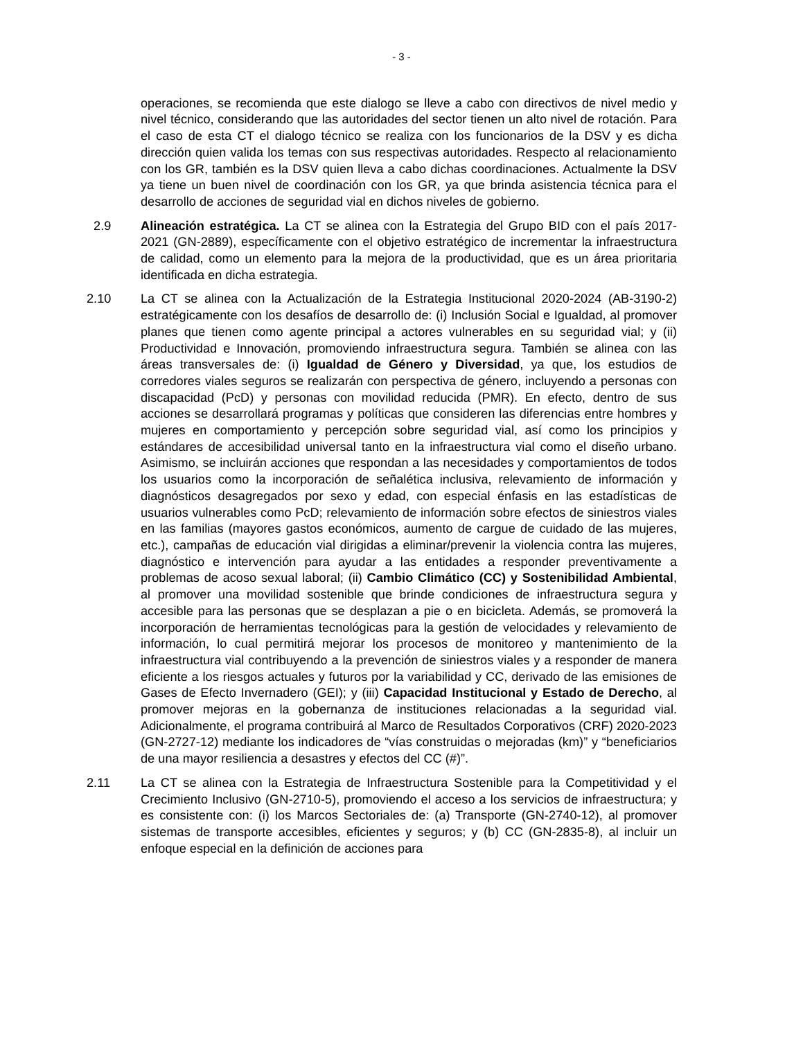- 3 -
operaciones, se recomienda que este dialogo se lleve a cabo con directivos de nivel medio y nivel técnico, considerando que las autoridades del sector tienen un alto nivel de rotación. Para el caso de esta CT el dialogo técnico se realiza con los funcionarios de la DSV y es dicha dirección quien valida los temas con sus respectivas autoridades. Respecto al relacionamiento con los GR, también es la DSV quien lleva a cabo dichas coordinaciones. Actualmente la DSV ya tiene un buen nivel de coordinación con los GR, ya que brinda asistencia técnica para el desarrollo de acciones de seguridad vial en dichos niveles de gobierno.
2.9 Alineación estratégica. La CT se alinea con la Estrategia del Grupo BID con el país 2017-2021 (GN-2889), específicamente con el objetivo estratégico de incrementar la infraestructura de calidad, como un elemento para la mejora de la productividad, que es un área prioritaria identificada en dicha estrategia.
2.10 La CT se alinea con la Actualización de la Estrategia Institucional 2020-2024 (AB-3190-2) estratégicamente con los desafíos de desarrollo de: (i) Inclusión Social e Igualdad, al promover planes que tienen como agente principal a actores vulnerables en su seguridad vial; y (ii) Productividad e Innovación, promoviendo infraestructura segura. También se alinea con las áreas transversales de: (i) Igualdad de Género y Diversidad, ya que, los estudios de corredores viales seguros se realizarán con perspectiva de género, incluyendo a personas con discapacidad (PcD) y personas con movilidad reducida (PMR). En efecto, dentro de sus acciones se desarrollará programas y políticas que consideren las diferencias entre hombres y mujeres en comportamiento y percepción sobre seguridad vial, así como los principios y estándares de accesibilidad universal tanto en la infraestructura vial como el diseño urbano. Asimismo, se incluirán acciones que respondan a las necesidades y comportamientos de todos los usuarios como la incorporación de señalética inclusiva, relevamiento de información y diagnósticos desagregados por sexo y edad, con especial énfasis en las estadísticas de usuarios vulnerables como PcD; relevamiento de información sobre efectos de siniestros viales en las familias (mayores gastos económicos, aumento de cargue de cuidado de las mujeres, etc.), campañas de educación vial dirigidas a eliminar/prevenir la violencia contra las mujeres, diagnóstico e intervención para ayudar a las entidades a responder preventivamente a problemas de acoso sexual laboral; (ii) Cambio Climático (CC) y Sostenibilidad Ambiental, al promover una movilidad sostenible que brinde condiciones de infraestructura segura y accesible para las personas que se desplazan a pie o en bicicleta. Además, se promoverá la incorporación de herramientas tecnológicas para la gestión de velocidades y relevamiento de información, lo cual permitirá mejorar los procesos de monitoreo y mantenimiento de la infraestructura vial contribuyendo a la prevención de siniestros viales y a responder de manera eficiente a los riesgos actuales y futuros por la variabilidad y CC, derivado de las emisiones de Gases de Efecto Invernadero (GEI); y (iii) Capacidad Institucional y Estado de Derecho, al promover mejoras en la gobernanza de instituciones relacionadas a la seguridad vial. Adicionalmente, el programa contribuirá al Marco de Resultados Corporativos (CRF) 2020-2023 (GN-2727-12) mediante los indicadores de “vías construidas o mejoradas (km)” y “beneficiarios de una mayor resiliencia a desastres y efectos del CC (#)”.
2.11 La CT se alinea con la Estrategia de Infraestructura Sostenible para la Competitividad y el Crecimiento Inclusivo (GN-2710-5), promoviendo el acceso a los servicios de infraestructura; y es consistente con: (i) los Marcos Sectoriales de: (a) Transporte (GN-2740-12), al promover sistemas de transporte accesibles, eficientes y seguros; y (b) CC (GN-2835-8), al incluir un enfoque especial en la definición de acciones para